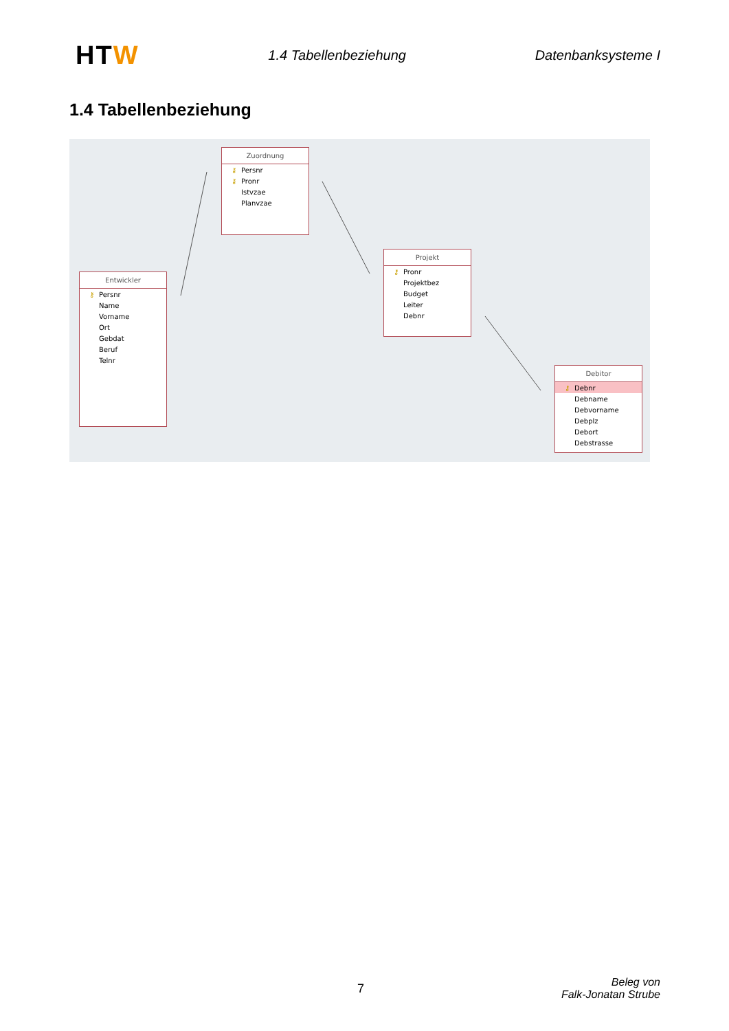HTW
1.4 Tabellenbeziehung Datenbanksysteme I
1.4 Tabellenbeziehung
Entwickler
⚷ Persnr
Name
Vorname
Ort
Gebdat
Beruf
Telnr
Zuordnung
⚷ Persnr
⚷ Pronr
Istvzae
Planvzae
Projekt
⚷ Pronr
Projektbez
Budget
Leiter
Debnr
Debitor
⚷ Debnr
Debname
Debvorname
Debplz
Debort
Debstrasse
7
Beleg von
Falk-Jonatan Strube